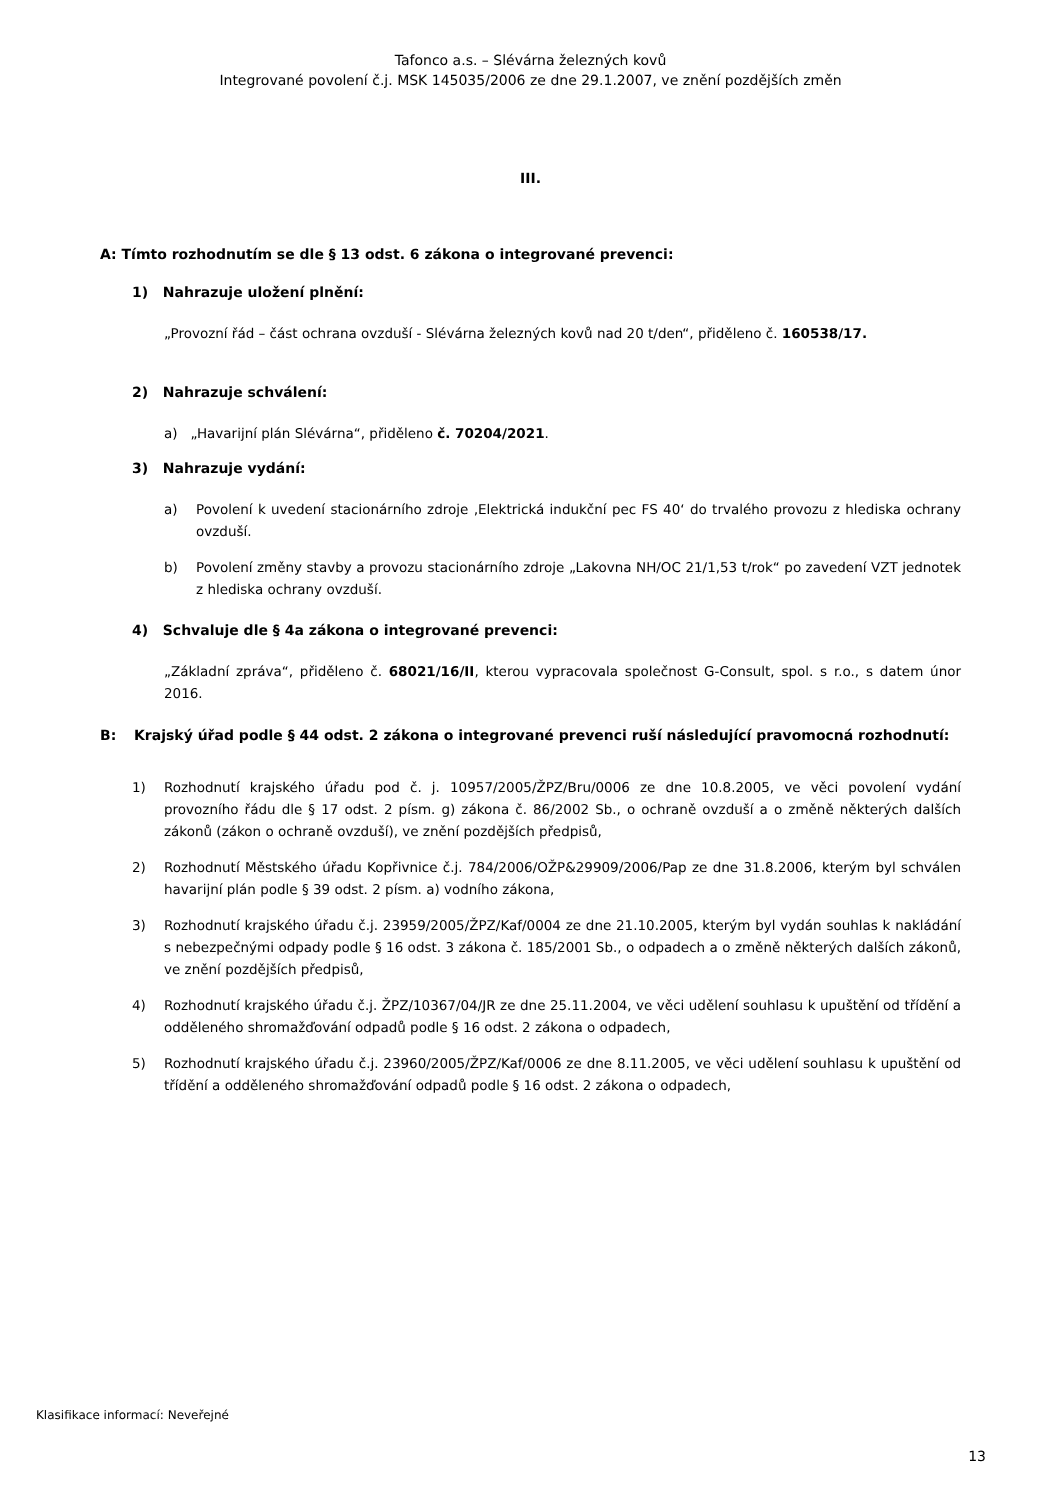Tafonco a.s. – Slévárna železných kovů
Integrované povolení č.j. MSK 145035/2006 ze dne 29.1.2007, ve znění pozdějších změn
III.
A: Tímto rozhodnutím se dle § 13 odst. 6 zákona o integrované prevenci:
1) Nahrazuje uložení plnění:
„Provozní řád – část ochrana ovzduší - Slévárna železných kovů nad 20 t/den“, přiděleno č. 160538/17.
2) Nahrazuje schválení:
a) „Havarijní plán Slévárna“, přiděleno č. 70204/2021.
3) Nahrazuje vydání:
a) Povolení k uvedení stacionárního zdroje ‚Elektrická indukční pec FS 40‘ do trvalého provozu z hlediska ochrany ovzduší.
b) Povolení změny stavby a provozu stacionárního zdroje „Lakovna NH/OC 21/1,53 t/rok“ po zavedení VZT jednotek z hlediska ochrany ovzduší.
4) Schvaluje dle § 4a zákona o integrované prevenci:
„Základní zpráva“, přiděleno č. 68021/16/II, kterou vypracovala společnost G-Consult, spol. s r.o., s datem únor 2016.
B: Krajský úřad podle § 44 odst. 2 zákona o integrované prevenci ruší následující pravomocná rozhodnutí:
1) Rozhodnutí krajského úřadu pod č. j. 10957/2005/ŽPZ/Bru/0006 ze dne 10.8.2005, ve věci povolení vydání provozního řádu dle § 17 odst. 2 písm. g) zákona č. 86/2002 Sb., o ochraně ovzduší a o změně některých dalších zákonů (zákon o ochraně ovzduší), ve znění pozdějších předpisů,
2) Rozhodnutí Městského úřadu Kopřivnice č.j. 784/2006/OŽP&29909/2006/Pap ze dne 31.8.2006, kterým byl schválen havarijní plán podle § 39 odst. 2 písm. a) vodního zákona,
3) Rozhodnutí krajského úřadu č.j. 23959/2005/ŽPZ/Kaf/0004 ze dne 21.10.2005, kterým byl vydán souhlas k nakládání s nebezpečnými odpady podle § 16 odst. 3 zákona č. 185/2001 Sb., o odpadech a o změně některých dalších zákonů, ve znění pozdějších předpisů,
4) Rozhodnutí krajského úřadu č.j. ŽPZ/10367/04/JR ze dne 25.11.2004, ve věci udělení souhlasu k upuštění od třídění a odděleného shromažďování odpadů podle § 16 odst. 2 zákona o odpadech,
5) Rozhodnutí krajského úřadu č.j. 23960/2005/ŽPZ/Kaf/0006 ze dne 8.11.2005, ve věci udělení souhlasu k upuštění od třídění a odděleného shromažďování odpadů podle § 16 odst. 2 zákona o odpadech,
Klasifikace informací: Neveřejné
13